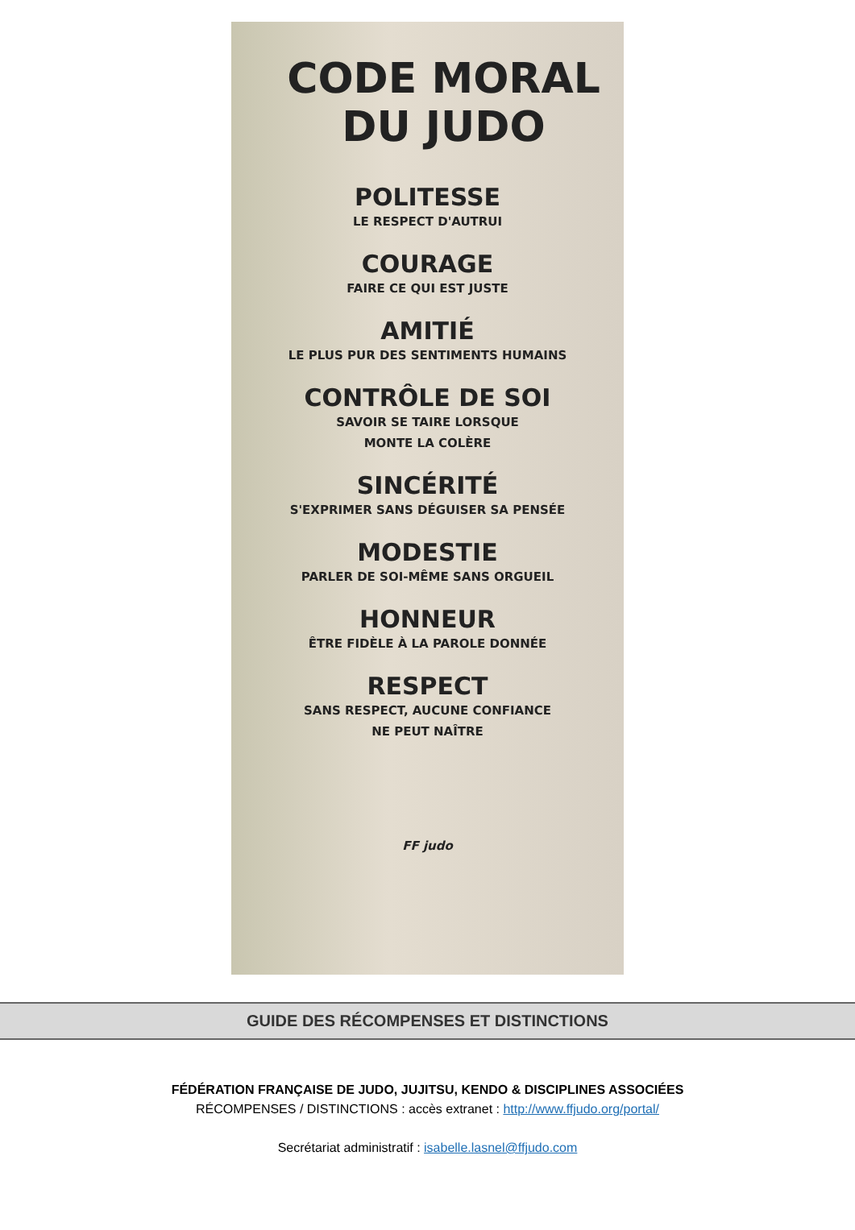CODE MORAL
DU JUDO
POLITESSE
LE RESPECT D'AUTRUI
COURAGE
FAIRE CE QUI EST JUSTE
AMITIÉ
LE PLUS PUR DES SENTIMENTS HUMAINS
CONTRÔLE DE SOI
SAVOIR SE TAIRE LORSQUE
MONTE LA COLÈRE
SINCÉRITÉ
S'EXPRIMER SANS DÉGUISER SA PENSÉE
MODESTIE
PARLER DE SOI-MÊME SANS ORGUEIL
HONNEUR
ÊTRE FIDÈLE À LA PAROLE DONNÉE
RESPECT
SANS RESPECT, AUCUNE CONFIANCE
NE PEUT NAÎTRE
FF judo
GUIDE DES RÉCOMPENSES ET DISTINCTIONS
FÉDÉRATION FRANÇAISE DE JUDO, JUJITSU, KENDO & DISCIPLINES ASSOCIÉES
RÉCOMPENSES / DISTINCTIONS : accès extranet : http://www.ffjudo.org/portal/
Secrétariat administratif : isabelle.lasnel@ffjudo.com